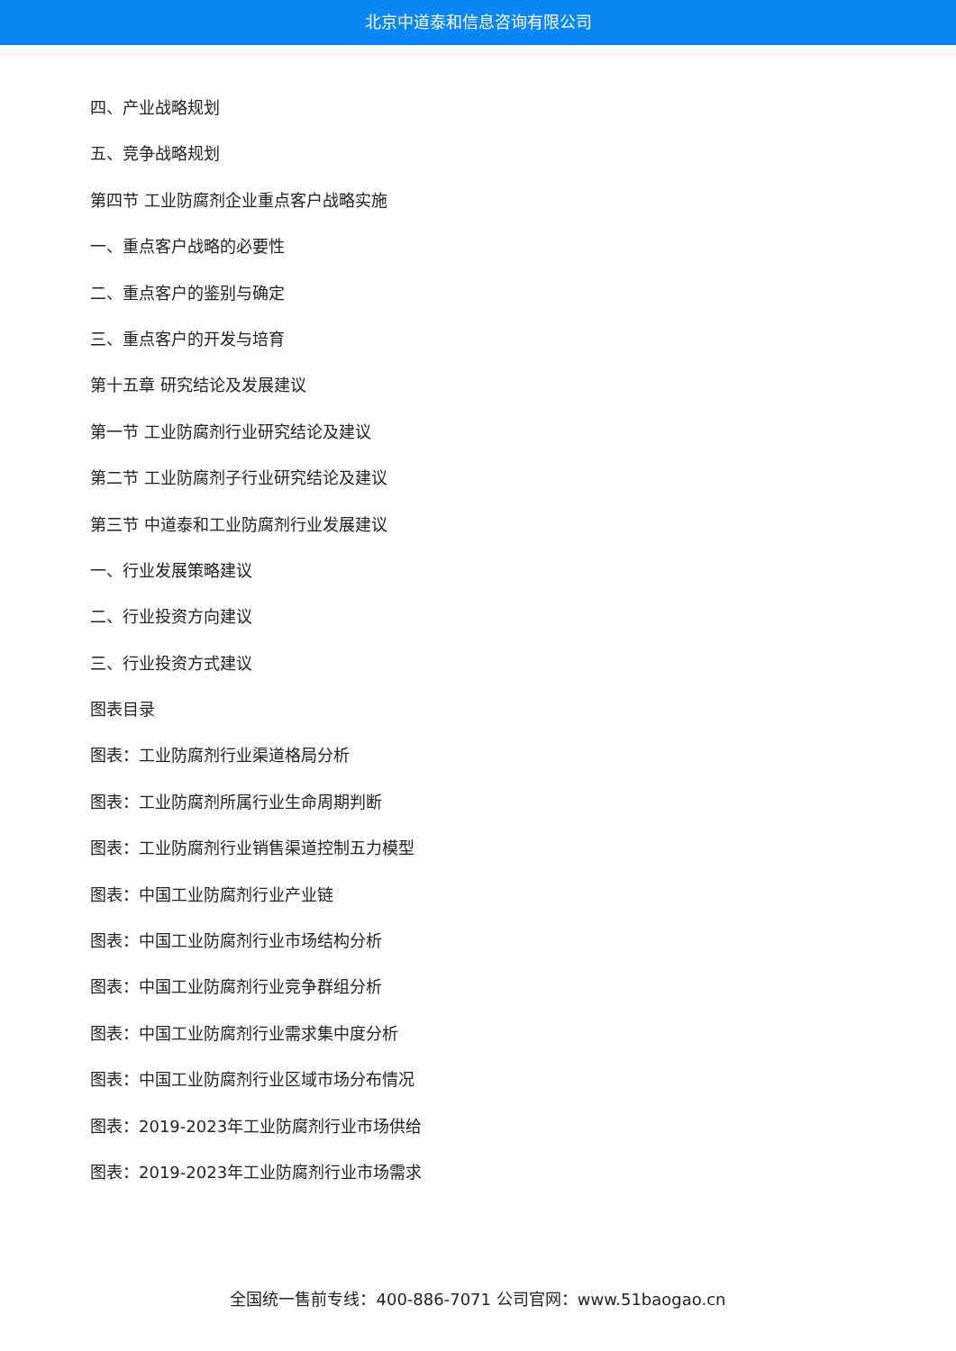北京中道泰和信息咨询有限公司
四、产业战略规划
五、竞争战略规划
第四节 工业防腐剂企业重点客户战略实施
一、重点客户战略的必要性
二、重点客户的鉴别与确定
三、重点客户的开发与培育
第十五章 研究结论及发展建议
第一节 工业防腐剂行业研究结论及建议
第二节 工业防腐剂子行业研究结论及建议
第三节 中道泰和工业防腐剂行业发展建议
一、行业发展策略建议
二、行业投资方向建议
三、行业投资方式建议
图表目录
图表：工业防腐剂行业渠道格局分析
图表：工业防腐剂所属行业生命周期判断
图表：工业防腐剂行业销售渠道控制五力模型
图表：中国工业防腐剂行业产业链
图表：中国工业防腐剂行业市场结构分析
图表：中国工业防腐剂行业竞争群组分析
图表：中国工业防腐剂行业需求集中度分析
图表：中国工业防腐剂行业区域市场分布情况
图表：2019-2023年工业防腐剂行业市场供给
图表：2019-2023年工业防腐剂行业市场需求
全国统一售前专线：400-886-7071 公司官网：www.51baogao.cn